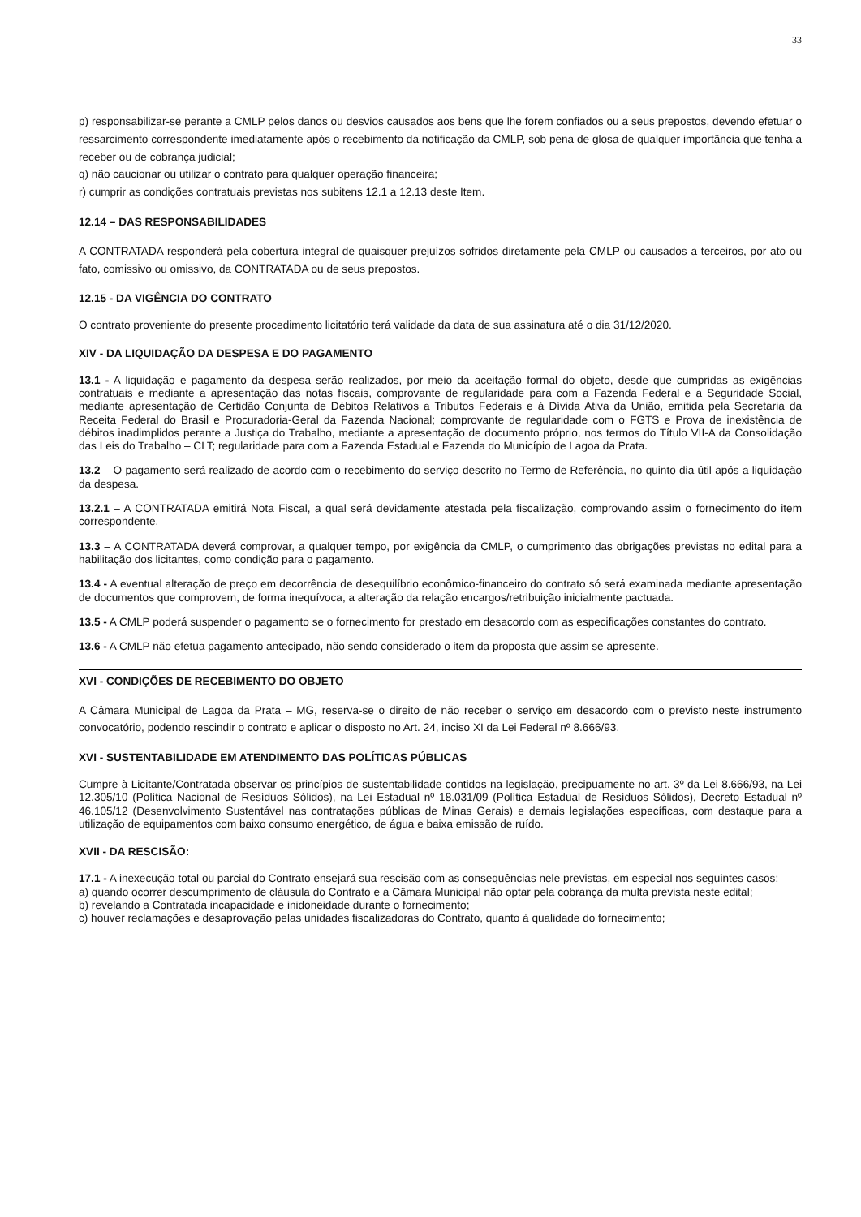33
p) responsabilizar-se perante a CMLP pelos danos ou desvios causados aos bens que lhe forem confiados ou a seus prepostos, devendo efetuar o ressarcimento correspondente imediatamente após o recebimento da notificação da CMLP, sob pena de glosa de qualquer importância que tenha a receber ou de cobrança judicial;
q) não caucionar ou utilizar o contrato para qualquer operação financeira;
r) cumprir as condições contratuais previstas nos subitens 12.1 a 12.13 deste Item.
12.14 – DAS RESPONSABILIDADES
A CONTRATADA responderá pela cobertura integral de quaisquer prejuízos sofridos diretamente pela CMLP ou causados a terceiros, por ato ou fato, comissivo ou omissivo, da CONTRATADA ou de seus prepostos.
12.15 - DA VIGÊNCIA DO CONTRATO
O contrato proveniente do presente procedimento licitatório terá validade da data de sua assinatura até o dia 31/12/2020.
XIV - DA LIQUIDAÇÃO DA DESPESA E DO PAGAMENTO
13.1 - A liquidação e pagamento da despesa serão realizados, por meio da aceitação formal do objeto, desde que cumpridas as exigências contratuais e mediante a apresentação das notas fiscais, comprovante de regularidade para com a Fazenda Federal e a Seguridade Social, mediante apresentação de Certidão Conjunta de Débitos Relativos a Tributos Federais e à Dívida Ativa da União, emitida pela Secretaria da Receita Federal do Brasil e Procuradoria-Geral da Fazenda Nacional; comprovante de regularidade com o FGTS e Prova de inexistência de débitos inadimplidos perante a Justiça do Trabalho, mediante a apresentação de documento próprio, nos termos do Título VII-A da Consolidação das Leis do Trabalho – CLT; regularidade para com a Fazenda Estadual e Fazenda do Município de Lagoa da Prata.
13.2 – O pagamento será realizado de acordo com o recebimento do serviço descrito no Termo de Referência, no quinto dia útil após a liquidação da despesa.
13.2.1 – A CONTRATADA emitirá Nota Fiscal, a qual será devidamente atestada pela fiscalização, comprovando assim o fornecimento do item correspondente.
13.3 – A CONTRATADA deverá comprovar, a qualquer tempo, por exigência da CMLP, o cumprimento das obrigações previstas no edital para a habilitação dos licitantes, como condição para o pagamento.
13.4 - A eventual alteração de preço em decorrência de desequilíbrio econômico-financeiro do contrato só será examinada mediante apresentação de documentos que comprovem, de forma inequívoca, a alteração da relação encargos/retribuição inicialmente pactuada.
13.5 - A CMLP poderá suspender o pagamento se o fornecimento for prestado em desacordo com as especificações constantes do contrato.
13.6 - A CMLP não efetua pagamento antecipado, não sendo considerado o item da proposta que assim se apresente.
XVI - CONDIÇÕES DE RECEBIMENTO DO OBJETO
A Câmara Municipal de Lagoa da Prata – MG, reserva-se o direito de não receber o serviço em desacordo com o previsto neste instrumento convocatório, podendo rescindir o contrato e aplicar o disposto no Art. 24, inciso XI da Lei Federal nº 8.666/93.
XVI - SUSTENTABILIDADE EM ATENDIMENTO DAS POLÍTICAS PÚBLICAS
Cumpre à Licitante/Contratada observar os princípios de sustentabilidade contidos na legislação, precipuamente no art. 3º da Lei 8.666/93, na Lei 12.305/10 (Política Nacional de Resíduos Sólidos), na Lei Estadual nº 18.031/09 (Política Estadual de Resíduos Sólidos), Decreto Estadual nº 46.105/12 (Desenvolvimento Sustentável nas contratações públicas de Minas Gerais) e demais legislações específicas, com destaque para a utilização de equipamentos com baixo consumo energético, de água e baixa emissão de ruído.
XVII - DA RESCISÃO:
17.1 - A inexecução total ou parcial do Contrato ensejará sua rescisão com as consequências nele previstas, em especial nos seguintes casos:
a) quando ocorrer descumprimento de cláusula do Contrato e a Câmara Municipal não optar pela cobrança da multa prevista neste edital;
b) revelando a Contratada incapacidade e inidoneidade durante o fornecimento;
c) houver reclamações e desaprovação pelas unidades fiscalizadoras do Contrato, quanto à qualidade do fornecimento;